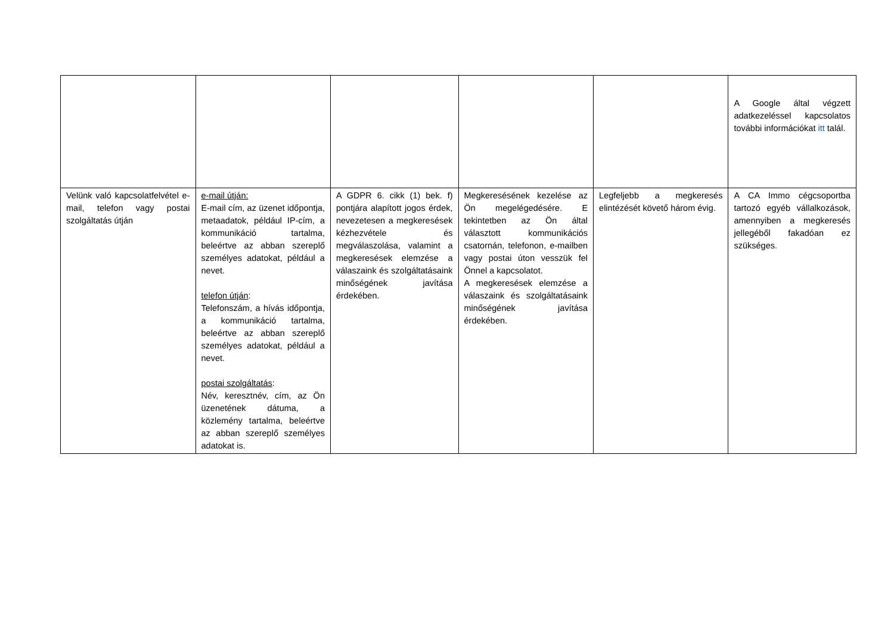| | | | | | A Google által végzett adatkezeléssel kapcsolatos további információkat itt talál. |
| Velünk való kapcsolatfelvétel e-mail, telefon vagy postai szolgáltatás útján | e-mail útján: E-mail cím, az üzenet időpontja, metaadatok, például IP-cím, a kommunikáció tartalma, beleértve az abban szereplő személyes adatokat, például a nevet. telefon útján : Telefonszám, a hívás időpontja, a kommunikáció tartalma, beleértve az abban szereplő személyes adatokat, például a nevet. postai szolgáltatás : Név, keresztnév, cím, az Ön üzenetének dátuma, a közlemény tartalma, beleértve az abban szereplő személyes adatokat is. | A GDPR 6. cikk (1) bek. f) pontjára alapított jogos érdek, nevezetesen a megkeresések kézhezvétele és megválaszolása, valamint a megkeresések elemzése a válaszaink és szolgáltatásaink minőségének javítása érdekében. | Megkeresésének kezelése az Ön megelégedésére. E tekintetben az Ön által választott kommunikációs csatornán, telefonon, e-mailben vagy postai úton vesszük fel Önnel a kapcsolatot. A megkeresések elemzése a válaszaink és szolgáltatásaink minőségének javítása érdekében. | Legfeljebb a megkeresés elintézését követő három évig. | A CA Immo cégcsoportba tartozó egyéb vállalkozások, amennyiben a megkeresés jellegéből fakadóan ez szükséges. |